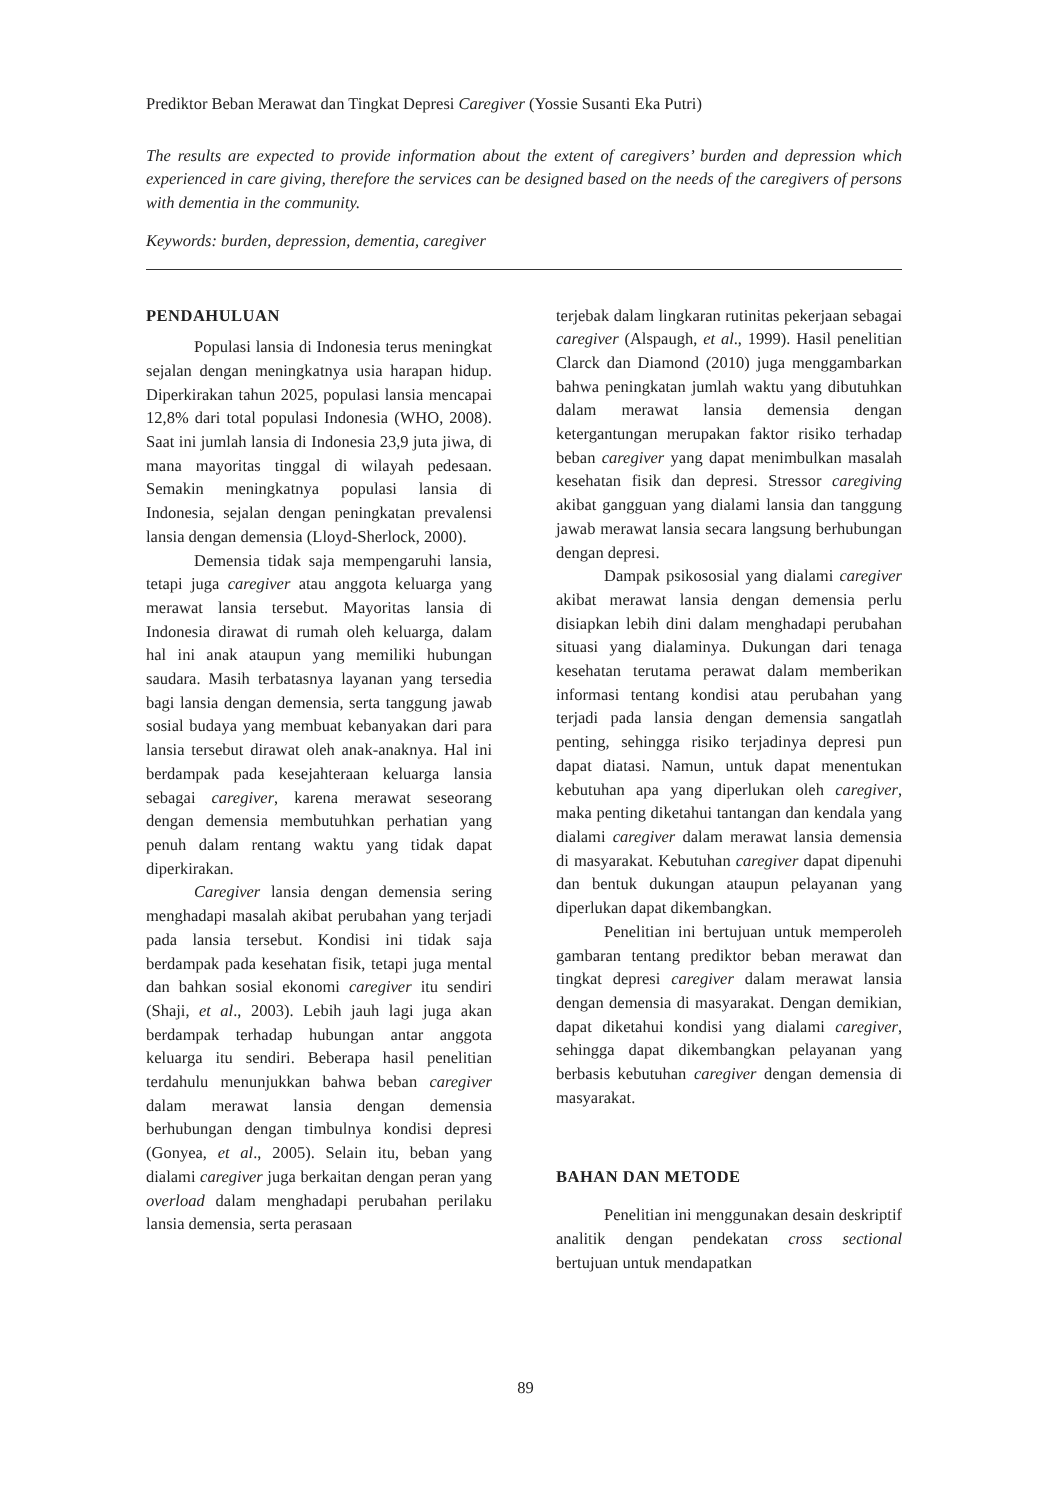Prediktor Beban Merawat dan Tingkat Depresi Caregiver (Yossie Susanti Eka Putri)
The results are expected to provide information about the extent of caregivers’ burden and depression which experienced in care giving, therefore the services can be designed based on the needs of the caregivers of persons with dementia in the community.
Keywords: burden, depression, dementia, caregiver
PENDAHULUAN
Populasi lansia di Indonesia terus meningkat sejalan dengan meningkatnya usia harapan hidup. Diperkirakan tahun 2025, populasi lansia mencapai 12,8% dari total populasi Indonesia (WHO, 2008). Saat ini jumlah lansia di Indonesia 23,9 juta jiwa, di mana mayoritas tinggal di wilayah pedesaan. Semakin meningkatnya populasi lansia di Indonesia, sejalan dengan peningkatan prevalensi lansia dengan demensia (Lloyd-Sherlock, 2000).
Demensia tidak saja mempengaruhi lansia, tetapi juga caregiver atau anggota keluarga yang merawat lansia tersebut. Mayoritas lansia di Indonesia dirawat di rumah oleh keluarga, dalam hal ini anak ataupun yang memiliki hubungan saudara. Masih terbatasnya layanan yang tersedia bagi lansia dengan demensia, serta tanggung jawab sosial budaya yang membuat kebanyakan dari para lansia tersebut dirawat oleh anak-anaknya. Hal ini berdampak pada kesejahteraan keluarga lansia sebagai caregiver, karena merawat seseorang dengan demensia membutuhkan perhatian yang penuh dalam rentang waktu yang tidak dapat diperkirakan.
Caregiver lansia dengan demensia sering menghadapi masalah akibat perubahan yang terjadi pada lansia tersebut. Kondisi ini tidak saja berdampak pada kesehatan fisik, tetapi juga mental dan bahkan sosial ekonomi caregiver itu sendiri (Shaji, et al., 2003). Lebih jauh lagi juga akan berdampak terhadap hubungan antar anggota keluarga itu sendiri. Beberapa hasil penelitian terdahulu menunjukkan bahwa beban caregiver dalam merawat lansia dengan demensia berhubungan dengan timbulnya kondisi depresi (Gonyea, et al., 2005). Selain itu, beban yang dialami caregiver juga berkaitan dengan peran yang overload dalam menghadapi perubahan perilaku lansia demensia, serta perasaan
terjebak dalam lingkaran rutinitas pekerjaan sebagai caregiver (Alspaugh, et al., 1999). Hasil penelitian Clarck dan Diamond (2010) juga menggambarkan bahwa peningkatan jumlah waktu yang dibutuhkan dalam merawat lansia demensia dengan ketergantungan merupakan faktor risiko terhadap beban caregiver yang dapat menimbulkan masalah kesehatan fisik dan depresi. Stressor caregiving akibat gangguan yang dialami lansia dan tanggung jawab merawat lansia secara langsung berhubungan dengan depresi.
Dampak psikososial yang dialami caregiver akibat merawat lansia dengan demensia perlu disiapkan lebih dini dalam menghadapi perubahan situasi yang dialaminya. Dukungan dari tenaga kesehatan terutama perawat dalam memberikan informasi tentang kondisi atau perubahan yang terjadi pada lansia dengan demensia sangatlah penting, sehingga risiko terjadinya depresi pun dapat diatasi. Namun, untuk dapat menentukan kebutuhan apa yang diperlukan oleh caregiver, maka penting diketahui tantangan dan kendala yang dialami caregiver dalam merawat lansia demensia di masyarakat. Kebutuhan caregiver dapat dipenuhi dan bentuk dukungan ataupun pelayanan yang diperlukan dapat dikembangkan.
Penelitian ini bertujuan untuk memperoleh gambaran tentang prediktor beban merawat dan tingkat depresi caregiver dalam merawat lansia dengan demensia di masyarakat. Dengan demikian, dapat diketahui kondisi yang dialami caregiver, sehingga dapat dikembangkan pelayanan yang berbasis kebutuhan caregiver dengan demensia di masyarakat.
BAHAN DAN METODE
Penelitian ini menggunakan desain deskriptif analitik dengan pendekatan cross sectional bertujuan untuk mendapatkan
89